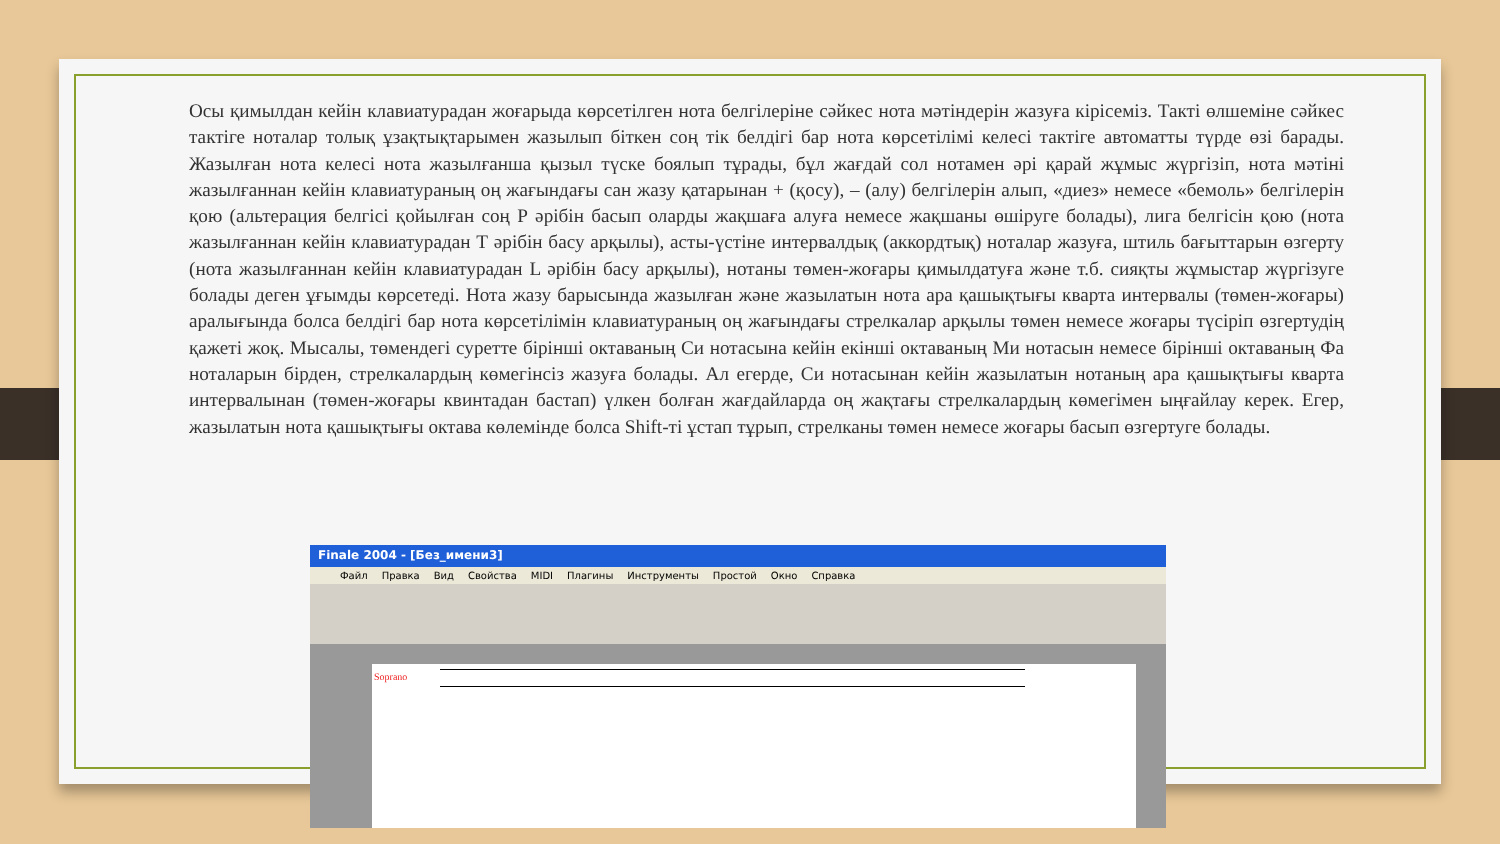Осы қимылдан кейін клавиатурадан жоғарыда көрсетілген нота белгілеріне сәйкес нота мәтіндерін жазуға кірісеміз. Такті өлшеміне сәйкес тактіге ноталар толық ұзақтықтарымен жазылып біткен соң тік белдігі бар нота көрсетілімі келесі тактіге автоматты түрде өзі барады. Жазылған нота келесі нота жазылғанша қызыл түске боялып тұрады, бұл жағдай сол нотамен әрі қарай жұмыс жүргізіп, нота мәтіні жазылғаннан кейін клавиатураның оң жағындағы сан жазу қатарынан + (қосу), – (алу) белгілерін алып, «диез» немесе «бемоль» белгілерін қою (альтерация белгісі қойылған соң Р әрібін басып оларды жақшаға алуға немесе жақшаны өшіруге болады), лига белгісін қою (нота жазылғаннан кейін клавиатурадан Т әрібін басу арқылы), асты-үстіне интервалдық (аккордтық) ноталар жазуға, штиль бағыттарын өзгерту (нота жазылғаннан кейін клавиатурадан L әрібін басу арқылы), нотаны төмен-жоғары қимылдатуға және т.б. сияқты жұмыстар жүргізуге болады деген ұғымды көрсетеді. Нота жазу барысында жазылған және жазылатын нота ара қашықтығы кварта интервалы (төмен-жоғары) аралығында болса белдігі бар нота көрсетілімін клавиатураның оң жағындағы стрелкалар арқылы төмен немесе жоғары түсіріп өзгертудің қажеті жоқ. Мысалы, төмендегі суретте бірінші октаваның Си нотасына кейін екінші октаваның Ми нотасын немесе бірінші октаваның Фа ноталарын бірден, стрелкалардың көмегінсіз жазуға болады. Ал егерде, Си нотасынан кейін жазылатын нотаның ара қашықтығы кварта интервалынан (төмен-жоғары квинтадан бастап) үлкен болған жағдайларда оң жақтағы стрелкалардың көмегімен ыңғайлау керек. Егер, жазылатын нота қашықтығы октава көлемінде болса Shift-ті ұстап тұрып, стрелканы төмен немесе жоғары басып өзгертуге болады.
Finale 2004 - [Без_имени3]
Файл Правка Вид Свойства MIDI Плагины Инструменты Простой Окно Справка
Soprano